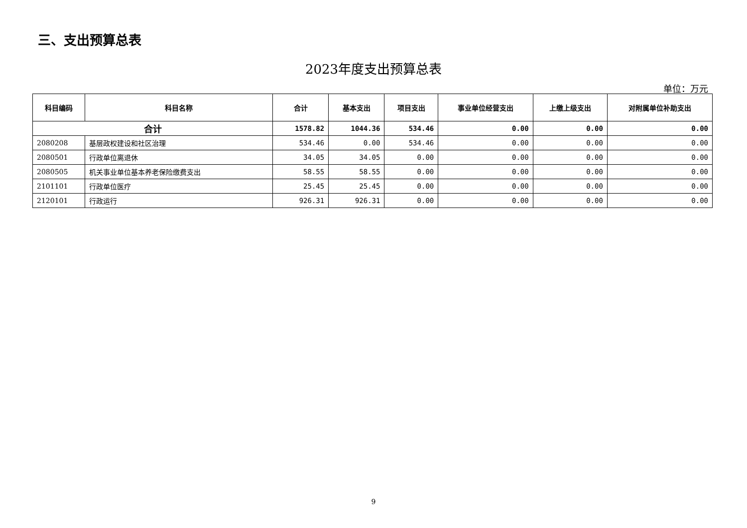三、支出预算总表
2023年度支出预算总表
单位：万元
| 科目编码 | 科目名称 | 合计 | 基本支出 | 项目支出 | 事业单位经营支出 | 上缴上级支出 | 对附属单位补助支出 |
| --- | --- | --- | --- | --- | --- | --- | --- |
| 合计 | | 1578.82 | 1044.36 | 534.46 | 0.00 | 0.00 | 0.00 |
| 2080208 | 基层政权建设和社区治理 | 534.46 | 0.00 | 534.46 | 0.00 | 0.00 | 0.00 |
| 2080501 | 行政单位离退休 | 34.05 | 34.05 | 0.00 | 0.00 | 0.00 | 0.00 |
| 2080505 | 机关事业单位基本养老保险缴费支出 | 58.55 | 58.55 | 0.00 | 0.00 | 0.00 | 0.00 |
| 2101101 | 行政单位医疗 | 25.45 | 25.45 | 0.00 | 0.00 | 0.00 | 0.00 |
| 2120101 | 行政运行 | 926.31 | 926.31 | 0.00 | 0.00 | 0.00 | 0.00 |
9